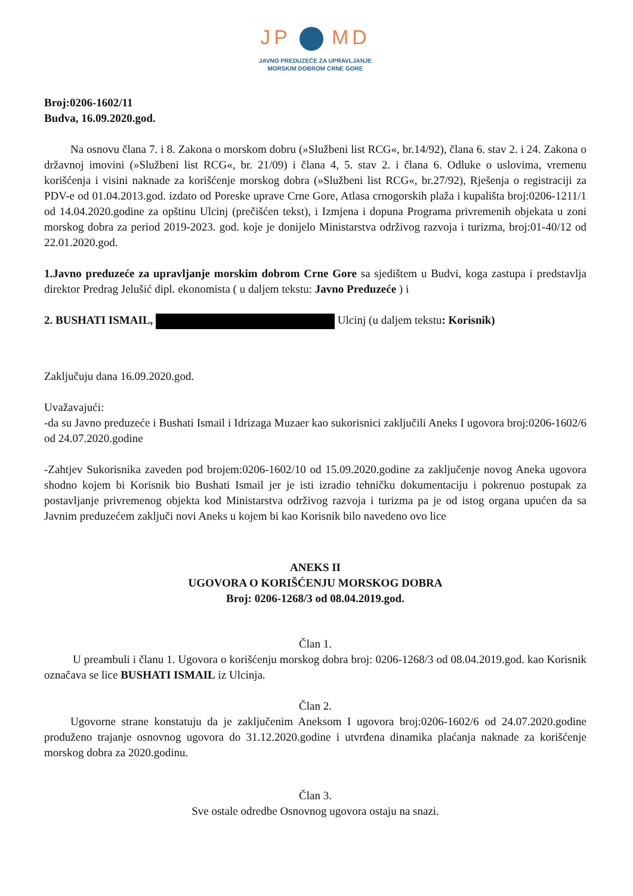JP MD
JAVNO PREDUZEĆE ZA UPRAVLJANJE
MORSKIM DOBROM CRNE GORE
Broj:0206-1602/11
Budva, 16.09.2020.god.
Na osnovu člana 7. i 8. Zakona o morskom dobru (»Službeni list RCG«, br.14/92), člana 6. stav 2. i 24. Zakona o državnoj imovini (»Službeni list RCG«, br. 21/09) i člana 4, 5. stav 2. i člana 6. Odluke o uslovima, vremenu korišćenja i visini naknade za korišćenje morskog dobra (»Službeni list RCG«, br.27/92), Rješenja o registraciji za PDV-e od 01.04.2013.god. izdato od Poreske uprave Crne Gore, Atlasa crnogorskih plaža i kupališta broj:0206-1211/1 od 14.04.2020.godine za opštinu Ulcinj (prečišćen tekst), i Izmjena i dopuna Programa privremenih objekata u zoni morskog dobra za period 2019-2023. god. koje je donijelo Ministarstva održivog razvoja i turizma, broj:01-40/12 od 22.01.2020.god.
1.Javno preduzeće za upravljanje morskim dobrom Crne Gore sa sjedištem u Budvi, koga zastupa i predstavlja direktor Predrag Jelušić dipl. ekonomista ( u daljem tekstu: Javno Preduzeće ) i
2. BUSHATI ISMAIL, Ulcinj (u daljem tekstu: Korisnik)
Zaključuju dana 16.09.2020.god.
Uvažavajući:
-da su Javno preduzeće i Bushati Ismail i Idrizaga Muzaer kao sukorisnici zaključili Aneks I ugovora broj:0206-1602/6 od 24.07.2020.godine
-Zahtjev Sukorisnika zaveden pod brojem:0206-1602/10 od 15.09.2020.godine za zaključenje novog Aneka ugovora shodno kojem bi Korisnik bio Bushati Ismail jer je isti izradio tehničku dokumentaciju i pokrenuo postupak za postavljanje privremenog objekta kod Ministarstva održivog razvoja i turizma pa je od istog organa upućen da sa Javnim preduzećem zaključi novi Aneks u kojem bi kao Korisnik bilo navedeno ovo lice
ANEKS II
UGOVORA O KORIŠĆENJU MORSKOG DOBRA
Broj: 0206-1268/3 od 08.04.2019.god.
Član 1.
U preambuli i članu 1. Ugovora o korišćenju morskog dobra broj: 0206-1268/3 od 08.04.2019.god. kao Korisnik označava se lice BUSHATI ISMAIL iz Ulcinja.
Član 2.
Ugovorne strane konstatuju da je zaključenim Aneksom I ugovora broj:0206-1602/6 od 24.07.2020.godine produženo trajanje osnovnog ugovora do 31.12.2020.godine i utvrđena dinamika plaćanja naknade za korišćenje morskog dobra za 2020.godinu.
Član 3.
Sve ostale odredbe Osnovnog ugovora ostaju na snazi.